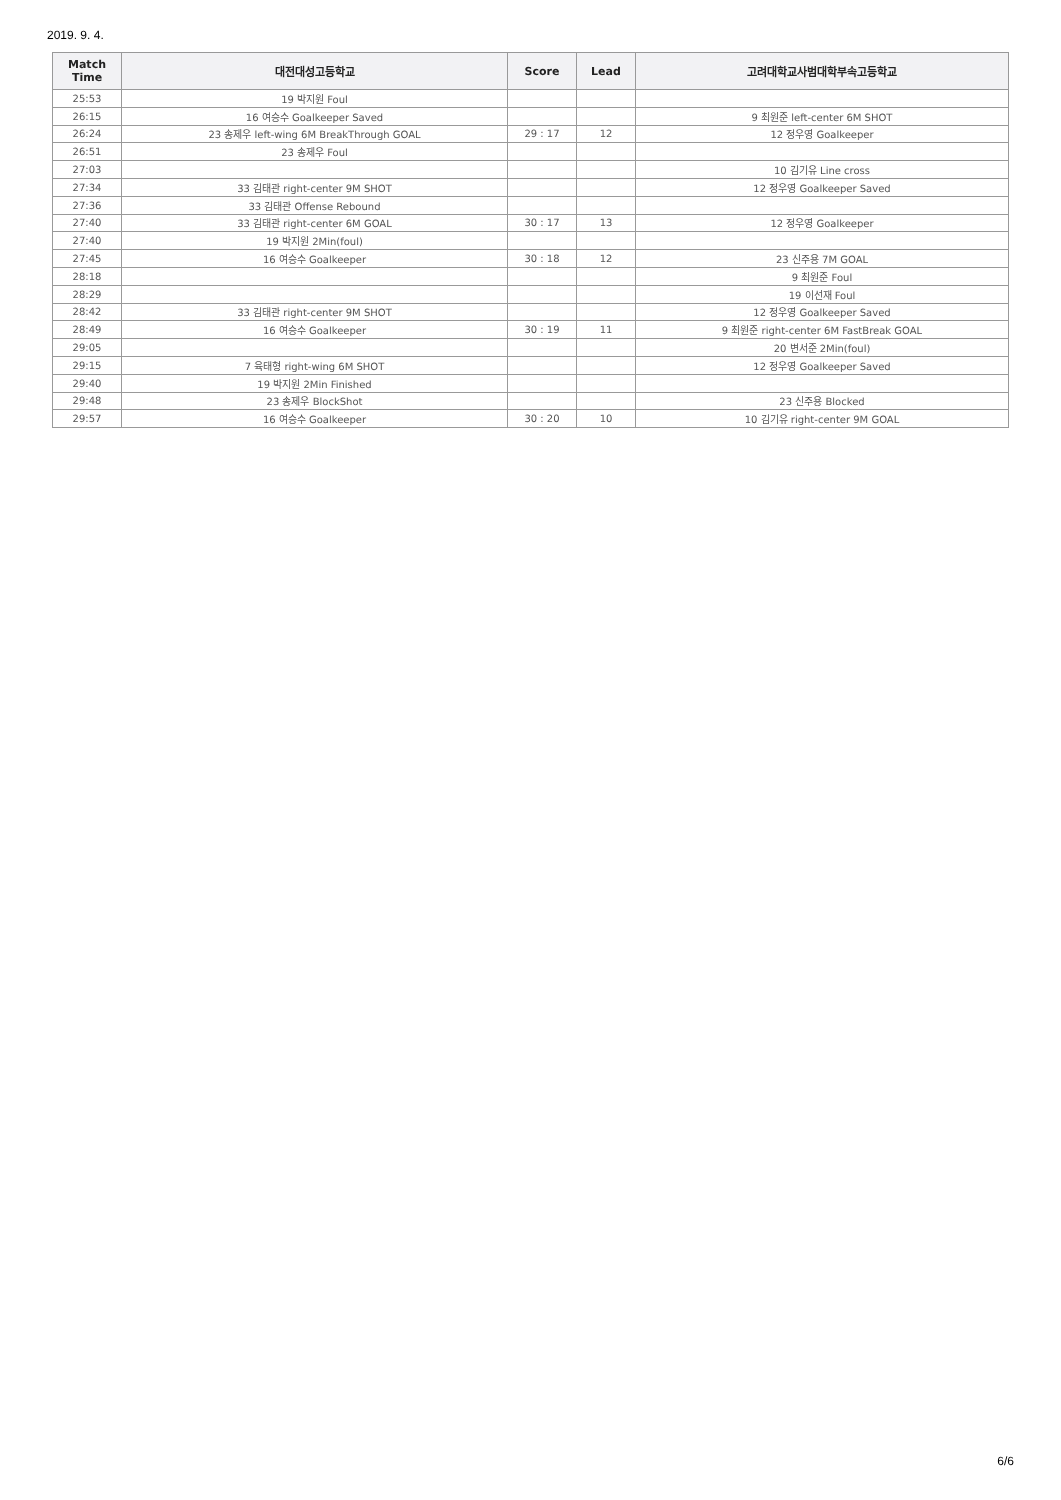2019. 9. 4.
| Match Time | 대전대성고등학교 | Score | Lead | 고려대학교사범대학부속고등학교 |
| --- | --- | --- | --- | --- |
| 25:53 | 19 박지원 Foul | | | |
| 26:15 | 16 여승수 Goalkeeper Saved | | | 9 최원준 left-center 6M SHOT |
| 26:24 | 23 송제우 left-wing 6M BreakThrough GOAL | 29 : 17 | 12 | 12 정우영 Goalkeeper |
| 26:51 | 23 송제우 Foul | | | |
| 27:03 | | | | 10 김기유 Line cross |
| 27:34 | 33 김태관 right-center 9M SHOT | | | 12 정우영 Goalkeeper Saved |
| 27:36 | 33 김태관 Offense Rebound | | | |
| 27:40 | 33 김태관 right-center 6M GOAL | 30 : 17 | 13 | 12 정우영 Goalkeeper |
| 27:40 | 19 박지원 2Min(foul) | | | |
| 27:45 | 16 여승수 Goalkeeper | 30 : 18 | 12 | 23 신주용 7M GOAL |
| 28:18 | | | | 9 최원준 Foul |
| 28:29 | | | | 19 이선재 Foul |
| 28:42 | 33 김태관 right-center 9M SHOT | | | 12 정우영 Goalkeeper Saved |
| 28:49 | 16 여승수 Goalkeeper | 30 : 19 | 11 | 9 최원준 right-center 6M FastBreak GOAL |
| 29:05 | | | | 20 변서준 2Min(foul) |
| 29:15 | 7 육태형 right-wing 6M SHOT | | | 12 정우영 Goalkeeper Saved |
| 29:40 | 19 박지원 2Min Finished | | | |
| 29:48 | 23 송제우 BlockShot | | | 23 신주용 Blocked |
| 29:57 | 16 여승수 Goalkeeper | 30 : 20 | 10 | 10 김기유 right-center 9M GOAL |
6/6